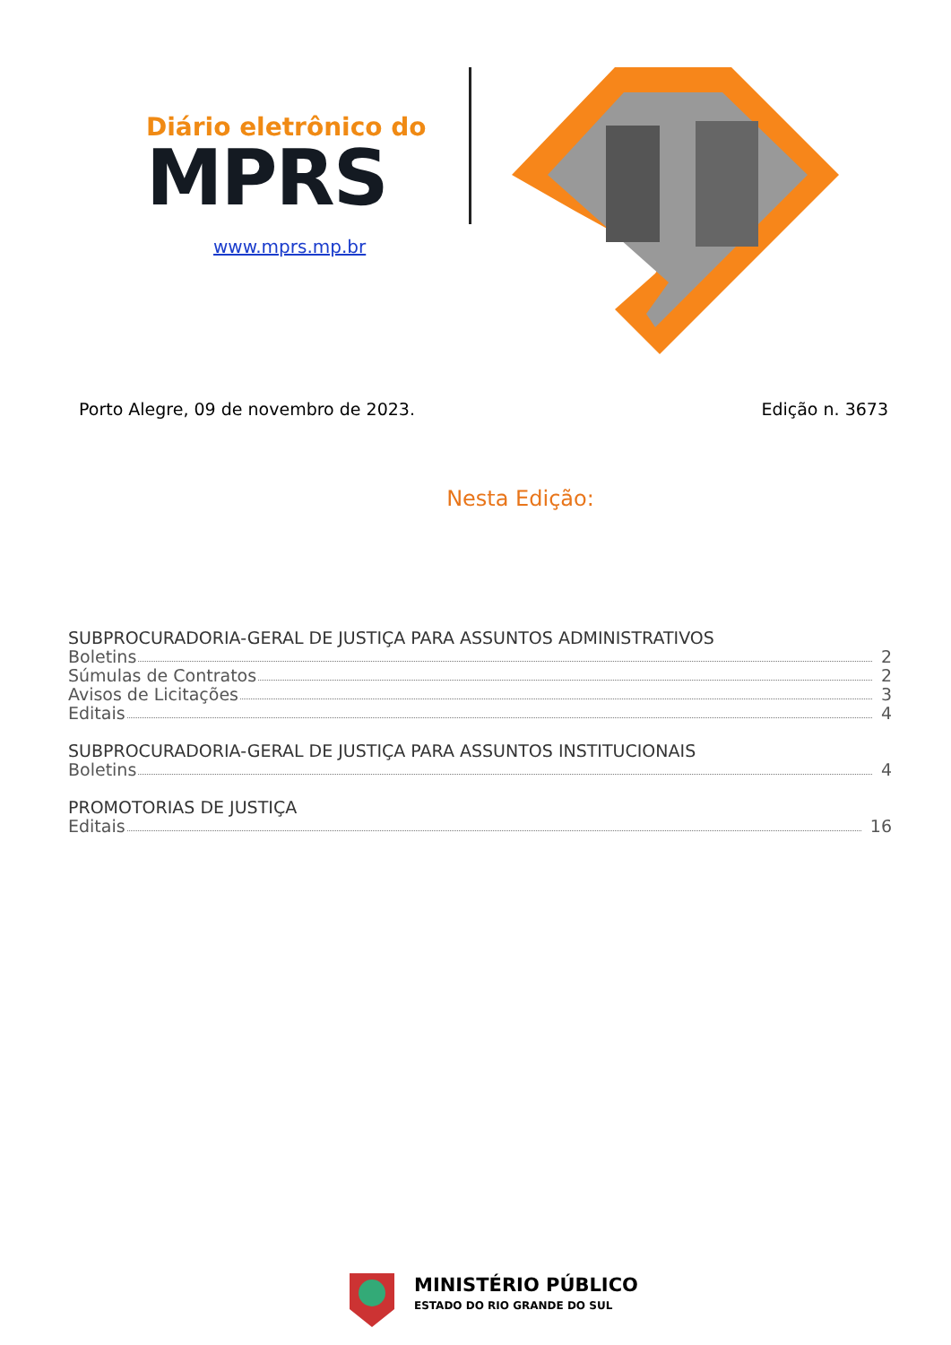Diário eletrônico do
MPRS
www.mprs.mp.br
Porto Alegre, 09 de novembro de 2023. Edição n. 3673
Nesta Edição:
SUBPROCURADORIA-GERAL DE JUSTIÇA PARA ASSUNTOS ADMINISTRATIVOS
Boletins 2
Súmulas de Contratos 2
Avisos de Licitações 3
Editais 4
SUBPROCURADORIA-GERAL DE JUSTIÇA PARA ASSUNTOS INSTITUCIONAIS
Boletins 4
PROMOTORIAS DE JUSTIÇA
Editais 16
MINISTÉRIO PÚBLICO
ESTADO DO RIO GRANDE DO SUL